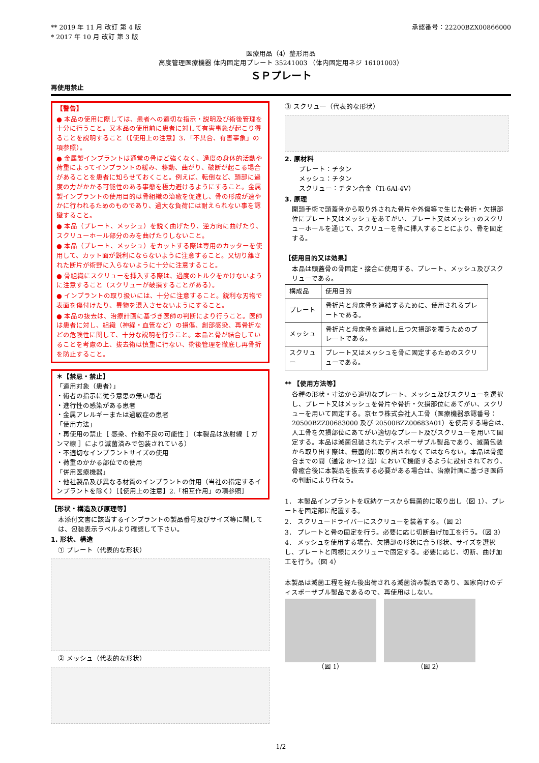** 2019 年 11 月 改訂 第 4 版
* 2017 年 10 月 改訂 第 3 版
承認番号：22200BZX00866000
医療用品（4）整形用品
高度管理医療機器 体内固定用プレート 35241003 （体内固定用ネジ 16101003）
ＳＰプレート
再使用禁止
【警告】
● 本品の使用に際しては、患者への適切な指示・説明及び術後管理を十分に行うこと。又本品の使用前に患者に対して有害事象が起こり得ることを説明すること（【使用上の注意】3．「不具合、有害事象」の項参照）。
● 金属製インプラントは通常の骨ほど強くなく、過度の身体的活動や荷重によってインプラントの緩み、移動、曲がり、破断が起こる場合があることを患者に知らせておくこと。例えば、転倒など、頭部に過度の力がかかる可能性のある事態を極力避けるようにすること。金属製インプラントの使用目的は骨組織の治癒を促進し、骨の形成が速やかに行われるためのものであり、過大な負荷には耐えられない事を認識すること。
● 本品（プレート、メッシュ）を鋭く曲げたり、逆方向に曲げたり、スクリューホール部分のみを曲げたりしないこと。
● 本品（プレート、メッシュ）をカットする際は専用のカッターを使用して、カット面が鋭利にならないように注意すること。又切り離された断片が術野に入らないように十分に注意すること。
● 骨組織にスクリューを挿入する際は、過度のトルクをかけないように注意すること（スクリューが破損することがある）。
● インプラントの取り扱いには、十分に注意すること。鋭利な刃物で表面を傷付けたり、異物を混入させないようにすること。
● 本品の抜去は、治療計画に基づき医師の判断により行うこと。医師は患者に対し、組織（神経・血管など）の損傷、創部感染、再骨折などの危険性に関して、十分な説明を行うこと。本品と骨が結合していることを考慮の上、抜去術は慎重に行ない、術後管理を徹底し再骨折を防止すること。
＊【禁忌・禁止】
「適用対象（患者）」
・術者の指示に従う意思の無い患者
・進行性の感染がある患者
・金属アレルギーまたは過敏症の患者
「使用方法」
・再使用の禁止［ 感染、作動不良の可能性 ］（本製品は放射線［ ガンマ線 ］により滅菌済みで包装されている）
・不適切なインプラントサイズの使用
・荷重のかかる部位での使用
「併用医療機器」
・他社製品及び異なる材質のインプラントの併用（当社の指定するインプラントを除く）［【使用上の注意】2.「相互作用」の項参照］
【形状・構造及び原理等】
本添付文書に該当するインプラントの製品番号及びサイズ等に関しては、包装表示ラベルより確認して下さい。
1. 形状、構造
① プレート（代表的な形状）
② メッシュ（代表的な形状）
③ スクリュー（代表的な形状）
2. 原材料
プレート：チタン
メッシュ：チタン
スクリュー：チタン合金（Ti-6Al-4V）
3. 原理
開頭手術で頭蓋骨から取り外された骨片や外傷等で生じた骨折・欠損部位にプレート又はメッシュをあてがい、プレート又はメッシュのスクリューホールを通じて、スクリューを骨に挿入することにより、骨を固定する。
【使用目的又は効果】
本品は頭蓋骨の骨固定・接合に使用する、プレート、メッシュ及びスクリューである。
| 構成品 | 使用目的 |
| プレート | 骨折片と母床骨を連結するために、使用されるプレートである。 |
| メッシュ | 骨折片と母床骨を連結し且つ欠損部を覆うためのプレートである。 |
| スクリュー | プレート又はメッシュを骨に固定するためのスクリューである。 |
** 【使用方法等】
各種の形状・寸法から適切なプレート、メッシュ及びスクリューを選択し、プレート又はメッシュを骨片や骨折・欠損部位にあてがい、スクリューを用いて固定する。京セラ株式会社人工骨（医療機器承認番号：20500BZZ00683000 及び 20500BZZ00683A01）を使用する場合は、人工骨を欠損部位にあてがい適切なプレート及びスクリューを用いて固定する。本品は滅菌包装されたディスポーザブル製品であり、滅菌包装から取り出す際は、無菌的に取り出されなくてはならない。本品は骨癒合までの間（通常 8～12 週）において機能するように設計されており、骨癒合後に本製品を抜去する必要がある場合は、治療計画に基づき医師の判断により行なう。
1． 本製品インプラントを収納ケースから無菌的に取り出し（図 1）、プレートを固定部に配置する。
2． スクリュードライバーにスクリューを装着する。（図 2）
3． プレートと骨の固定を行う。必要に応じ切断曲げ加工を行う。（図 3）
4． メッシュを使用する場合、欠損部の形状に合う形状、サイズを選択し、プレートと同様にスクリューで固定する。必要に応じ、切断、曲げ加工を行う。（図 4）
本製品は滅菌工程を経た後出荷される滅菌済み製品であり、医家向けのディスポーザブル製品であるので、再使用はしない。
（図 1） （図 2）
1/2